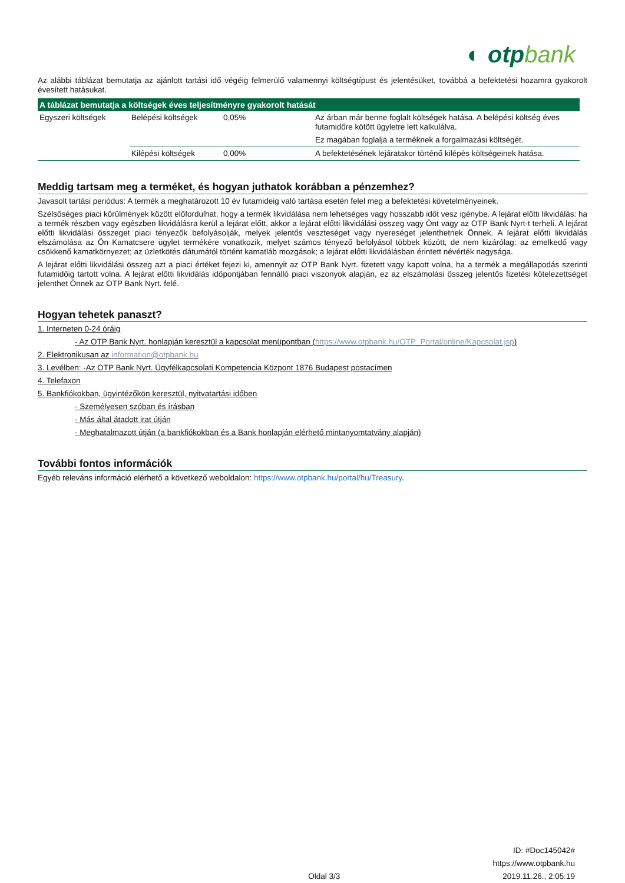◐ otpbank
Az alábbi táblázat bemutatja az ajánlott tartási idő végéig felmerülő valamennyi költségtípust és jelentésüket, továbbá a befektetési hozamra gyakorolt évesített hatásukat.
| A táblázat bemutatja a költségek éves teljesítményre gyakorolt hatását | | | |
| --- | --- | --- | --- |
| Egyszeri költségek | Belépési költségek | 0,05% | Az árban már benne foglalt költségek hatása. A belépési költség éves futamidőre kötött ügyletre lett kalkulálva. Ez magában foglalja a terméknek a forgalmazási költségét. |
| | Kilépési költségek | 0,00% | A befektetésének lejáratakor történő kilépés költségeinek hatása. |
Meddig tartsam meg a terméket, és hogyan juthatok korábban a pénzemhez?
Javasolt tartási periódus: A termék a meghatározott 10 év futamideig való tartása esetén felel meg a befektetési követelményeinek.
Szélsőséges piaci körülmények között előfordulhat, hogy a termék likvidálása nem lehetséges vagy hosszabb időt vesz igénybe. A lejárat előtti likvidálás: ha a termék részben vagy egészben likvidálásra kerül a lejárat előtt, akkor a lejárat előtti likvidálási összeg vagy Önt vagy az OTP Bank Nyrt-t terheli. A lejárat előtti likvidálási összeget piaci tényezők befolyásolják, melyek jelentős veszteséget vagy nyereséget jelenthetnek Önnek. A lejárat előtti likvidálás elszámolása az Ön Kamatcsere ügylet termékére vonatkozik, melyet számos tényező befolyásol többek között, de nem kizárólag: az emelkedő vagy csökkenő kamatkörnyezet; az üzletkötés dátumától történt kamatláb mozgások; a lejárat előtti likvidálásban érintett névérték nagysága.
A lejárat előtti likvidálási összeg azt a piaci értéket fejezi ki, amennyit az OTP Bank Nyrt. fizetett vagy kapott volna, ha a termék a megállapodás szerinti futamidőig tartott volna. A lejárat előtti likvidálás időpontjában fennálló piaci viszonyok alapján, ez az elszámolási összeg jelentős fizetési kötelezettséget jelenthet Önnek az OTP Bank Nyrt. felé.
Hogyan tehetek panaszt?
1. Interneten 0-24 óráig
- Az OTP Bank Nyrt. honlapján keresztül a kapcsolat menüpontban (https://www.otpbank.hu/OTP_Portal/online/Kapcsolat.jsp)
2. Elektronikusan az information@otpbank.hu
3. Levélben: -Az OTP Bank Nyrt. Ügyfélkapcsolati Kompetencia Központ 1876 Budapest postacímen
4. Telefaxon
5. Bankfiókokban, ügyintézőkön keresztül, nyitvatartási időben
- Személyesen szóban és írásban
- Más által átadott irat útján
- Meghatalmazott útján (a bankfiókokban és a Bank honlapján elérhető mintanyomtatvány alapján)
További fontos információk
Egyéb releváns információ elérhető a következő weboldalon: https://www.otpbank.hu/portal/hu/Treasury.
Oldal 3/3
ID: #Doc145042#
https://www.otpbank.hu
2019.11.26., 2:05:19